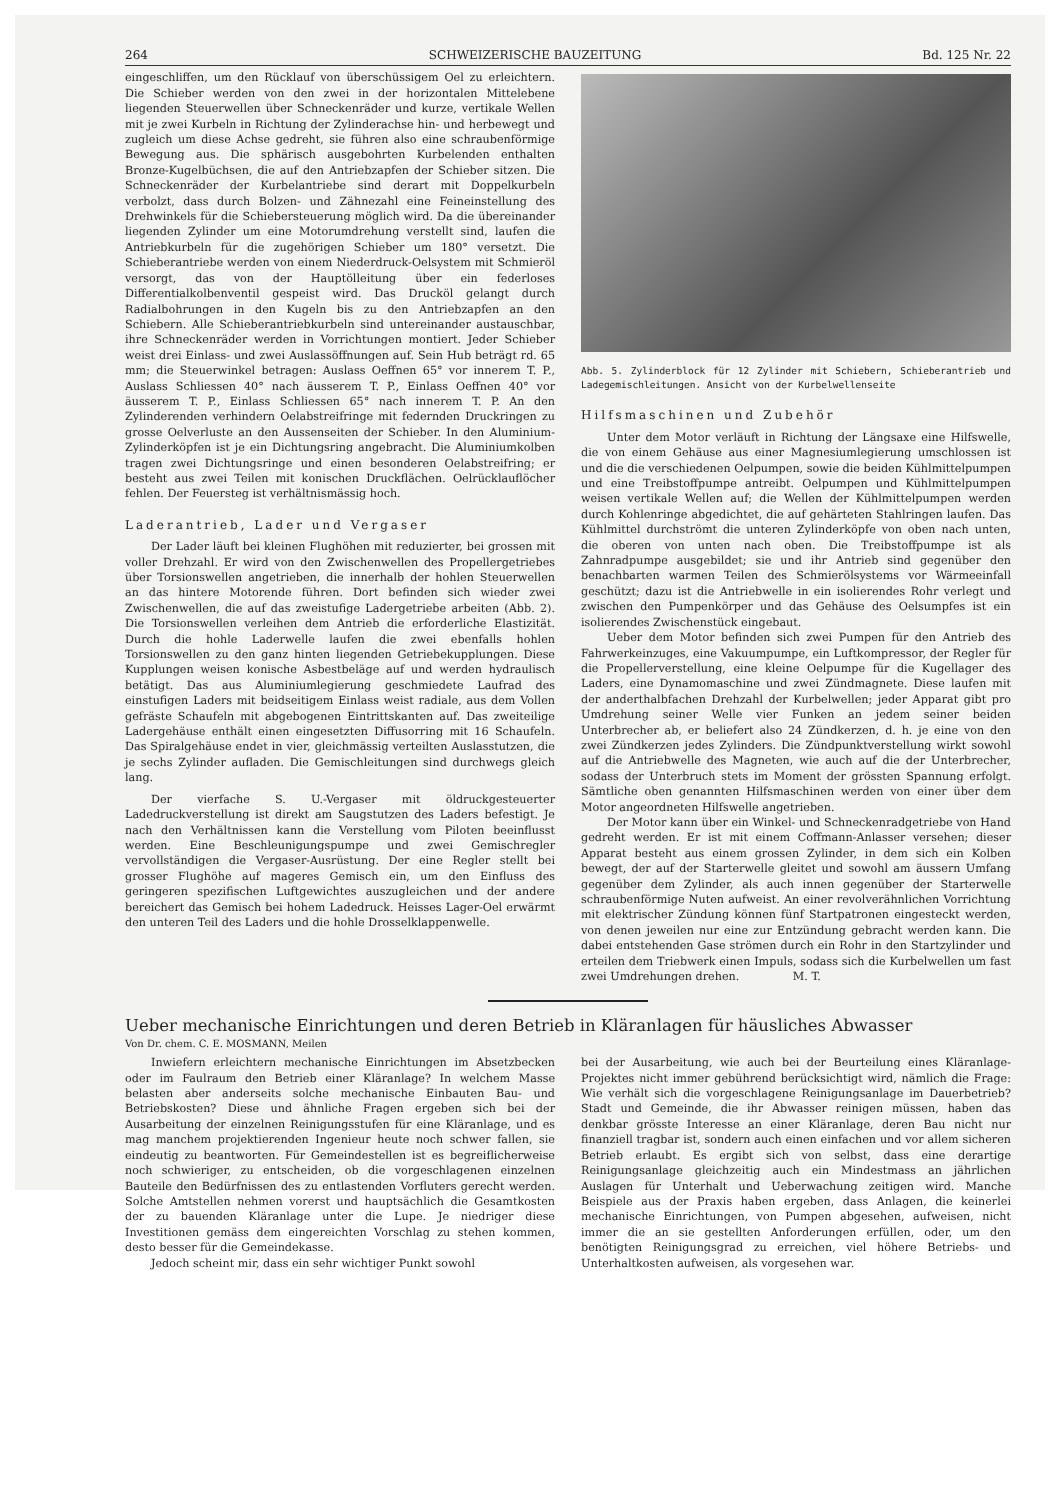264 SCHWEIZERISCHE BAUZEITUNG Bd. 125 Nr. 22
eingeschliffen, um den Rücklauf von überschüssigem Oel zu erleichtern. Die Schieber werden von den zwei in der horizontalen Mittelebene liegenden Steuerwellen über Schneckenräder und kurze, vertikale Wellen mit je zwei Kurbeln in Richtung der Zylinderachse hin- und herbewegt und zugleich um diese Achse gedreht, sie führen also eine schraubenförmige Bewegung aus. Die sphärisch ausgebohrten Kurbelenden enthalten Bronze-Kugelbüchsen, die auf den Antriebzapfen der Schieber sitzen. Die Schneckenräder der Kurbelantriebe sind derart mit Doppelkurbeln verbolzt, dass durch Bolzen- und Zähnezahl eine Feineinstellung des Drehwinkels für die Schiebersteuerung möglich wird. Da die übereinander liegenden Zylinder um eine Motorumdrehung verstellt sind, laufen die Antriebkurbeln für die zugehörigen Schieber um 180° versetzt. Die Schieberantriebe werden von einem Niederdruck-Oelsystem mit Schmieröl versorgt, das von der Hauptölleitung über ein federloses Differentialkolbenventil gespeist wird. Das Drucköl gelangt durch Radialbohrungen in den Kugeln bis zu den Antriebzapfen an den Schiebern. Alle Schieberantriebkurbeln sind untereinander austauschbar, ihre Schneckenräder werden in Vorrichtungen montiert. Jeder Schieber weist drei Einlass- und zwei Auslassöffnungen auf. Sein Hub beträgt rd. 65 mm; die Steuerwinkel betragen: Auslass Oeffnen 65° vor innerem T. P., Auslass Schliessen 40° nach äusserem T. P., Einlass Oeffnen 40° vor äusserem T. P., Einlass Schliessen 65° nach innerem T. P. An den Zylinderenden verhindern Oelabstreifringe mit federnden Druckringen zu grosse Oelverluste an den Aussenseiten der Schieber. In den Aluminium-Zylinderköpfen ist je ein Dichtungsring angebracht. Die Aluminiumkolben tragen zwei Dichtungsringe und einen besonderen Oelabstreifring; er besteht aus zwei Teilen mit konischen Druckflächen. Oelrücklauflöcher fehlen. Der Feuersteg ist verhältnismässig hoch.
Laderantrieb, Lader und Vergaser
Der Lader läuft bei kleinen Flughöhen mit reduzierter, bei grossen mit voller Drehzahl. Er wird von den Zwischenwellen des Propellergetriebes über Torsionswellen angetrieben, die innerhalb der hohlen Steuerwellen an das hintere Motorende führen. Dort befinden sich wieder zwei Zwischenwellen, die auf das zweistufige Ladergetriebe arbeiten (Abb. 2). Die Torsionswellen verleihen dem Antrieb die erforderliche Elastizität. Durch die hohle Laderwelle laufen die zwei ebenfalls hohlen Torsionswellen zu den ganz hinten liegenden Getriebekupplungen. Diese Kupplungen weisen konische Asbestbeläge auf und werden hydraulisch betätigt. Das aus Aluminiumlegierung geschmiedete Laufrad des einstufigen Laders mit beidseitigem Einlass weist radiale, aus dem Vollen gefräste Schaufeln mit abgebogenen Eintrittskanten auf. Das zweiteilige Ladergehäuse enthält einen eingesetzten Diffusorring mit 16 Schaufeln. Das Spiralgehäuse endet in vier, gleichmässig verteilten Auslasstutzen, die je sechs Zylinder aufladen. Die Gemischleitungen sind durchwegs gleich lang.
Der vierfache S. U.-Vergaser mit öldruckgesteuerter Ladedruckverstellung ist direkt am Saugstutzen des Laders befestigt. Je nach den Verhältnissen kann die Verstellung vom Piloten beeinflusst werden. Eine Beschleunigungspumpe und zwei Gemischregler vervollständigen die Vergaser-Ausrüstung. Der eine Regler stellt bei grosser Flughöhe auf mageres Gemisch ein, um den Einfluss des geringeren spezifischen Luftgewichtes auszugleichen und der andere bereichert das Gemisch bei hohem Ladedruck. Heisses Lager-Oel erwärmt den unteren Teil des Laders und die hohle Drosselklappenwelle.
Abb. 5. Zylinderblock für 12 Zylinder mit Schiebern, Schieberantrieb und Ladegemischleitungen. Ansicht von der Kurbelwellenseite
Hilfsmaschinen und Zubehör
Unter dem Motor verläuft in Richtung der Längsaxe eine Hilfswelle, die von einem Gehäuse aus einer Magnesiumlegierung umschlossen ist und die die verschiedenen Oelpumpen, sowie die beiden Kühlmittelpumpen und eine Treibstoffpumpe antreibt. Oelpumpen und Kühlmittelpumpen weisen vertikale Wellen auf; die Wellen der Kühlmittelpumpen werden durch Kohlenringe abgedichtet, die auf gehärteten Stahlringen laufen. Das Kühlmittel durchströmt die unteren Zylinderköpfe von oben nach unten, die oberen von unten nach oben. Die Treibstoffpumpe ist als Zahnradpumpe ausgebildet; sie und ihr Antrieb sind gegenüber den benachbarten warmen Teilen des Schmierölsystems vor Wärmeeinfall geschützt; dazu ist die Antriebwelle in ein isolierendes Rohr verlegt und zwischen den Pumpenkörper und das Gehäuse des Oelsumpfes ist ein isolierendes Zwischenstück eingebaut.
Ueber dem Motor befinden sich zwei Pumpen für den Antrieb des Fahrwerkeinzuges, eine Vakuumpumpe, ein Luftkompressor, der Regler für die Propellerverstellung, eine kleine Oelpumpe für die Kugellager des Laders, eine Dynamomaschine und zwei Zündmagnete. Diese laufen mit der anderthalbfachen Drehzahl der Kurbelwellen; jeder Apparat gibt pro Umdrehung seiner Welle vier Funken an jedem seiner beiden Unterbrecher ab, er beliefert also 24 Zündkerzen, d. h. je eine von den zwei Zündkerzen jedes Zylinders. Die Zündpunktverstellung wirkt sowohl auf die Antriebwelle des Magneten, wie auch auf die der Unterbrecher, sodass der Unterbruch stets im Moment der grössten Spannung erfolgt. Sämtliche oben genannten Hilfsmaschinen werden von einer über dem Motor angeordneten Hilfswelle angetrieben.
Der Motor kann über ein Winkel- und Schneckenradgetriebe von Hand gedreht werden. Er ist mit einem Coffmann-Anlasser versehen; dieser Apparat besteht aus einem grossen Zylinder, in dem sich ein Kolben bewegt, der auf der Starterwelle gleitet und sowohl am äussern Umfang gegenüber dem Zylinder, als auch innen gegenüber der Starterwelle schraubenförmige Nuten aufweist. An einer revolverähnlichen Vorrichtung mit elektrischer Zündung können fünf Startpatronen eingesteckt werden, von denen jeweilen nur eine zur Entzündung gebracht werden kann. Die dabei entstehenden Gase strömen durch ein Rohr in den Startzylinder und erteilen dem Triebwerk einen Impuls, sodass sich die Kurbelwellen um fast zwei Umdrehungen drehen. M. T.
Ueber mechanische Einrichtungen und deren Betrieb in Kläranlagen für häusliches Abwasser
Von Dr. chem. C. E. MOSMANN, Meilen
Inwiefern erleichtern mechanische Einrichtungen im Absetzbecken oder im Faulraum den Betrieb einer Kläranlage? In welchem Masse belasten aber anderseits solche mechanische Einbauten Bau- und Betriebskosten? Diese und ähnliche Fragen ergeben sich bei der Ausarbeitung der einzelnen Reinigungsstufen für eine Kläranlage, und es mag manchem projektierenden Ingenieur heute noch schwer fallen, sie eindeutig zu beantworten. Für Gemeindestellen ist es begreiflicherweise noch schwieriger, zu entscheiden, ob die vorgeschlagenen einzelnen Bauteile den Bedürfnissen des zu entlastenden Vorfluters gerecht werden. Solche Amtstellen nehmen vorerst und hauptsächlich die Gesamtkosten der zu bauenden Kläranlage unter die Lupe. Je niedriger diese Investitionen gemäss dem eingereichten Vorschlag zu stehen kommen, desto besser für die Gemeindekasse.
Jedoch scheint mir, dass ein sehr wichtiger Punkt sowohl
bei der Ausarbeitung, wie auch bei der Beurteilung eines Kläranlage-Projektes nicht immer gebührend berücksichtigt wird, nämlich die Frage: Wie verhält sich die vorgeschlagene Reinigungsanlage im Dauerbetrieb? Stadt und Gemeinde, die ihr Abwasser reinigen müssen, haben das denkbar grösste Interesse an einer Kläranlage, deren Bau nicht nur finanziell tragbar ist, sondern auch einen einfachen und vor allem sicheren Betrieb erlaubt. Es ergibt sich von selbst, dass eine derartige Reinigungsanlage gleichzeitig auch ein Mindestmass an jährlichen Auslagen für Unterhalt und Ueberwachung zeitigen wird. Manche Beispiele aus der Praxis haben ergeben, dass Anlagen, die keinerlei mechanische Einrichtungen, von Pumpen abgesehen, aufweisen, nicht immer die an sie gestellten Anforderungen erfüllen, oder, um den benötigten Reinigungsgrad zu erreichen, viel höhere Betriebs- und Unterhaltkosten aufweisen, als vorgesehen war.